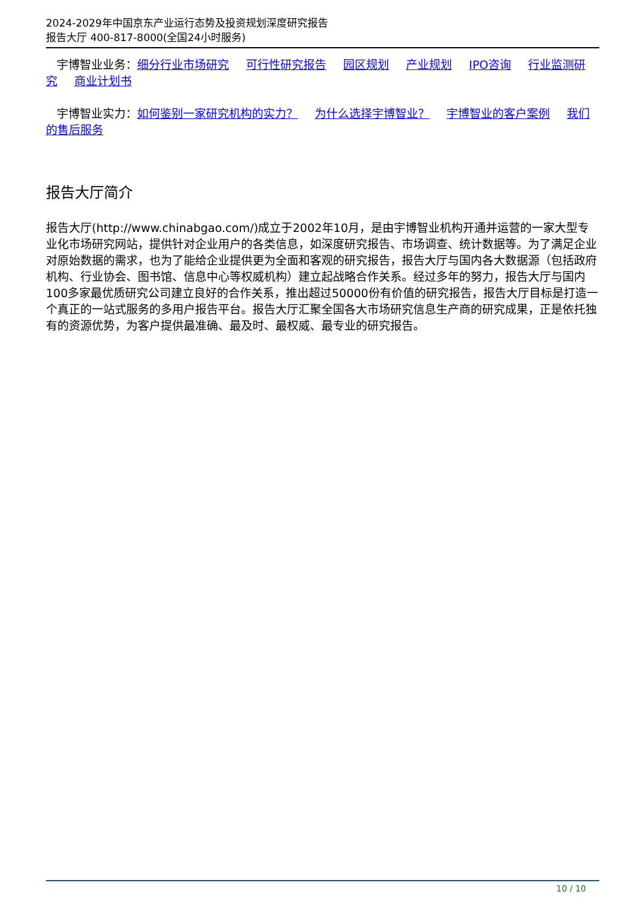2024-2029年中国京东产业运行态势及投资规划深度研究报告
报告大厅 400-817-8000(全国24小时服务)
宇博智业业务：细分行业市场研究 可行性研究报告 园区规划 产业规划 IPO咨询 行业监测研究 商业计划书
宇博智业实力：如何鉴别一家研究机构的实力？ 为什么选择宇博智业？ 宇博智业的客户案例 我们的售后服务
报告大厅简介
报告大厅(http://www.chinabgao.com/)成立于2002年10月，是由宇博智业机构开通并运营的一家大型专业化市场研究网站，提供针对企业用户的各类信息，如深度研究报告、市场调查、统计数据等。为了满足企业对原始数据的需求，也为了能给企业提供更为全面和客观的研究报告，报告大厅与国内各大数据源（包括政府机构、行业协会、图书馆、信息中心等权威机构）建立起战略合作关系。经过多年的努力，报告大厅与国内100多家最优质研究公司建立良好的合作关系，推出超过50000份有价值的研究报告，报告大厅目标是打造一个真正的一站式服务的多用户报告平台。报告大厅汇聚全国各大市场研究信息生产商的研究成果，正是依托独有的资源优势，为客户提供最准确、最及时、最权威、最专业的研究报告。
10 / 10